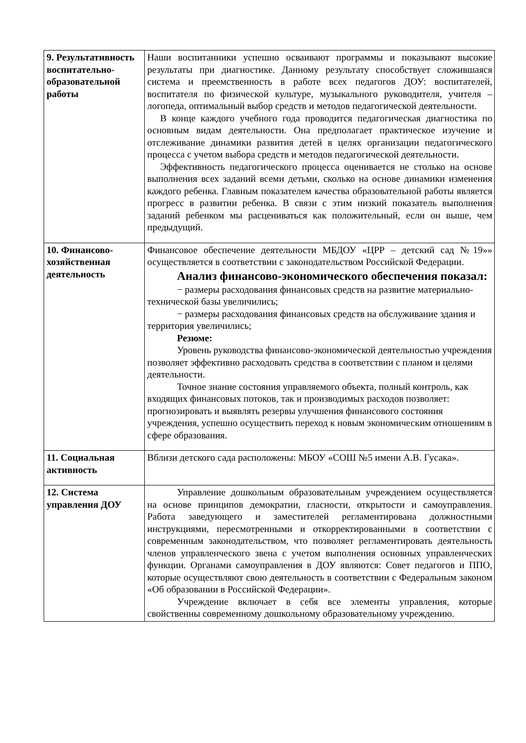| 9. Результативность воспитательно-образовательной работы | Наши воспитанники успешно осваивают программы и показывают высокие результаты при диагностике. Данному результату способствует сложившаяся система и преемственность в работе всех педагогов ДОУ: воспитателей, воспитателя по физической культуре, музыкального руководителя, учителя – логопеда, оптимальный выбор средств и методов педагогической деятельности. В конце каждого учебного года проводится педагогическая диагностика по основным видам деятельности. Она предполагает практическое изучение и отслеживание динамики развития детей в целях организации педагогического процесса с учетом выбора средств и методов педагогической деятельности. Эффективность педагогического процесса оценивается не столько на основе выполнения всех заданий всеми детьми, сколько на основе динамики изменения каждого ребенка. Главным показателем качества образовательной работы является прогресс в развитии ребенка. В связи с этим низкий показатель выполнения заданий ребенком мы расцениваться как положительный, если он выше, чем предыдущий. |
| 10. Финансово-хозяйственная деятельность | Финансовое обеспечение деятельности МБДОУ «ЦРР – детский сад №19»» осуществляется в соответствии с законодательством Российской Федерации. Анализ финансово-экономического обеспечения показал: − размеры расходования финансовых средств на развитие материально-технической базы увеличились; − размеры расходования финансовых средств на обслуживание здания и территория увеличились; Резюме: Уровень руководства финансово-экономической деятельностью учреждения позволяет эффективно расходовать средства в соответствии с планом и целями деятельности. Точное знание состояния управляемого объекта, полный контроль, как входящих финансовых потоков, так и производимых расходов позволяет: прогнозировать и выявлять резервы улучшения финансового состояния учреждения, успешно осуществить переход к новым экономическим отношениям в сфере образования. |
| 11. Социальная активность | Вблизи детского сада расположены: МБОУ «СОШ №5 имени А.В. Гусака». |
| 12. Система управления ДОУ | Управление дошкольным образовательным учреждением осуществляется на основе принципов демократии, гласности, открытости и самоуправления. Работа заведующего и заместителей регламентирована должностными инструкциями, пересмотренными и откорректированными в соответствии с современным законодательством, что позволяет регламентировать деятельность членов управленческого звена с учетом выполнения основных управленческих функции. Органами самоуправления в ДОУ являются: Совет педагогов и ППО, которые осуществляют свою деятельность в соответствии с Федеральным законом «Об образовании в Российской Федерации». Учреждение включает в себя все элементы управления, которые свойственны современному дошкольному образовательному учреждению. |